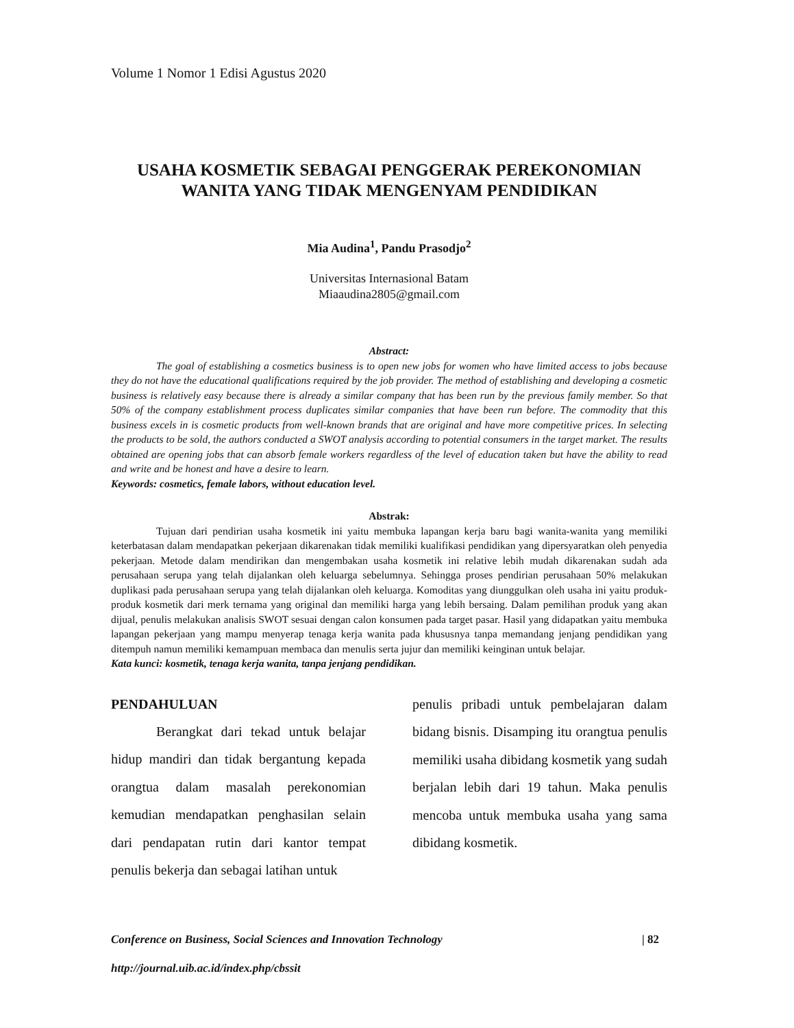Volume 1 Nomor 1 Edisi Agustus 2020
USAHA KOSMETIK SEBAGAI PENGGERAK PEREKONOMIAN
WANITA YANG TIDAK MENGENYAM PENDIDIKAN
Mia Audina<sup>1</sup>, Pandu Prasodjo<sup>2</sup>
Universitas Internasional Batam
Miaaudina2805@gmail.com
Abstract:
The goal of establishing a cosmetics business is to open new jobs for women who have limited access to jobs because they do not have the educational qualifications required by the job provider. The method of establishing and developing a cosmetic business is relatively easy because there is already a similar company that has been run by the previous family member. So that 50% of the company establishment process duplicates similar companies that have been run before. The commodity that this business excels in is cosmetic products from well-known brands that are original and have more competitive prices. In selecting the products to be sold, the authors conducted a SWOT analysis according to potential consumers in the target market. The results obtained are opening jobs that can absorb female workers regardless of the level of education taken but have the ability to read and write and be honest and have a desire to learn.
Keywords: cosmetics, female labors, without education level.
Abstrak:
Tujuan dari pendirian usaha kosmetik ini yaitu membuka lapangan kerja baru bagi wanita-wanita yang memiliki keterbatasan dalam mendapatkan pekerjaan dikarenakan tidak memiliki kualifikasi pendidikan yang dipersyaratkan oleh penyedia pekerjaan. Metode dalam mendirikan dan mengembakan usaha kosmetik ini relative lebih mudah dikarenakan sudah ada perusahaan serupa yang telah dijalankan oleh keluarga sebelumnya. Sehingga proses pendirian perusahaan 50% melakukan duplikasi pada perusahaan serupa yang telah dijalankan oleh keluarga. Komoditas yang diunggulkan oleh usaha ini yaitu produk-produk kosmetik dari merk ternama yang original dan memiliki harga yang lebih bersaing. Dalam pemilihan produk yang akan dijual, penulis melakukan analisis SWOT sesuai dengan calon konsumen pada target pasar. Hasil yang didapatkan yaitu membuka lapangan pekerjaan yang mampu menyerap tenaga kerja wanita pada khususnya tanpa memandang jenjang pendidikan yang ditempuh namun memiliki kemampuan membaca dan menulis serta jujur dan memiliki keinginan untuk belajar.
Kata kunci: kosmetik, tenaga kerja wanita, tanpa jenjang pendidikan.
PENDAHULUAN
Berangkat dari tekad untuk belajar hidup mandiri dan tidak bergantung kepada orangtua dalam masalah perekonomian kemudian mendapatkan penghasilan selain dari pendapatan rutin dari kantor tempat penulis bekerja dan sebagai latihan untuk
penulis pribadi untuk pembelajaran dalam bidang bisnis. Disamping itu orangtua penulis memiliki usaha dibidang kosmetik yang sudah berjalan lebih dari 19 tahun. Maka penulis mencoba untuk membuka usaha yang sama dibidang kosmetik.
| 82 Conference on Business, Social Sciences and Innovation Technology
http://journal.uib.ac.id/index.php/cbssit